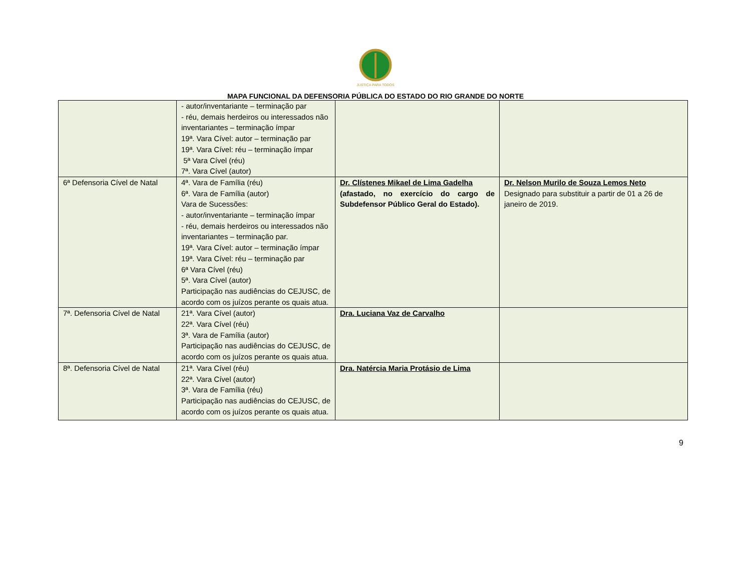JUSTIÇA PARA TODOS
MAPA FUNCIONAL DA DEFENSORIA PÚBLICA DO ESTADO DO RIO GRANDE DO NORTE
| | - autor/inventariante – terminação par - réu, demais herdeiros ou interessados não inventariantes – terminação ímpar 19ª. Vara Cível: autor – terminação par 19ª. Vara Cível: réu – terminação ímpar 5ª Vara Cível (réu) 7ª. Vara Cível (autor) | | |
| 6ª Defensoria Cível de Natal | 4ª. Vara de Família (réu) 6ª. Vara de Família (autor) Vara de Sucessões: - autor/inventariante – terminação ímpar - réu, demais herdeiros ou interessados não inventariantes – terminação par. 19ª. Vara Cível: autor – terminação ímpar 19ª. Vara Cível: réu – terminação par 6ª Vara Cível (réu) 5ª. Vara Cível (autor) Participação nas audiências do CEJUSC, de acordo com os juízos perante os quais atua. | Dr. Clístenes Mikael de Lima Gadelha (afastado, no exercício do cargo de Subdefensor Público Geral do Estado). | Dr. Nelson Murilo de Souza Lemos Neto Designado para substituir a partir de 01 a 26 de janeiro de 2019. |
| 7ª. Defensoria Cível de Natal | 21ª. Vara Cível (autor) 22ª. Vara Cível (réu) 3ª. Vara de Família (autor) Participação nas audiências do CEJUSC, de acordo com os juízos perante os quais atua. | Dra. Luciana Vaz de Carvalho | |
| 8ª. Defensoria Cível de Natal | 21ª. Vara Cível (réu) 22ª. Vara Cível (autor) 3ª. Vara de Família (réu) Participação nas audiências do CEJUSC, de acordo com os juízos perante os quais atua. | Dra. Natércia Maria Protásio de Lima | |
9